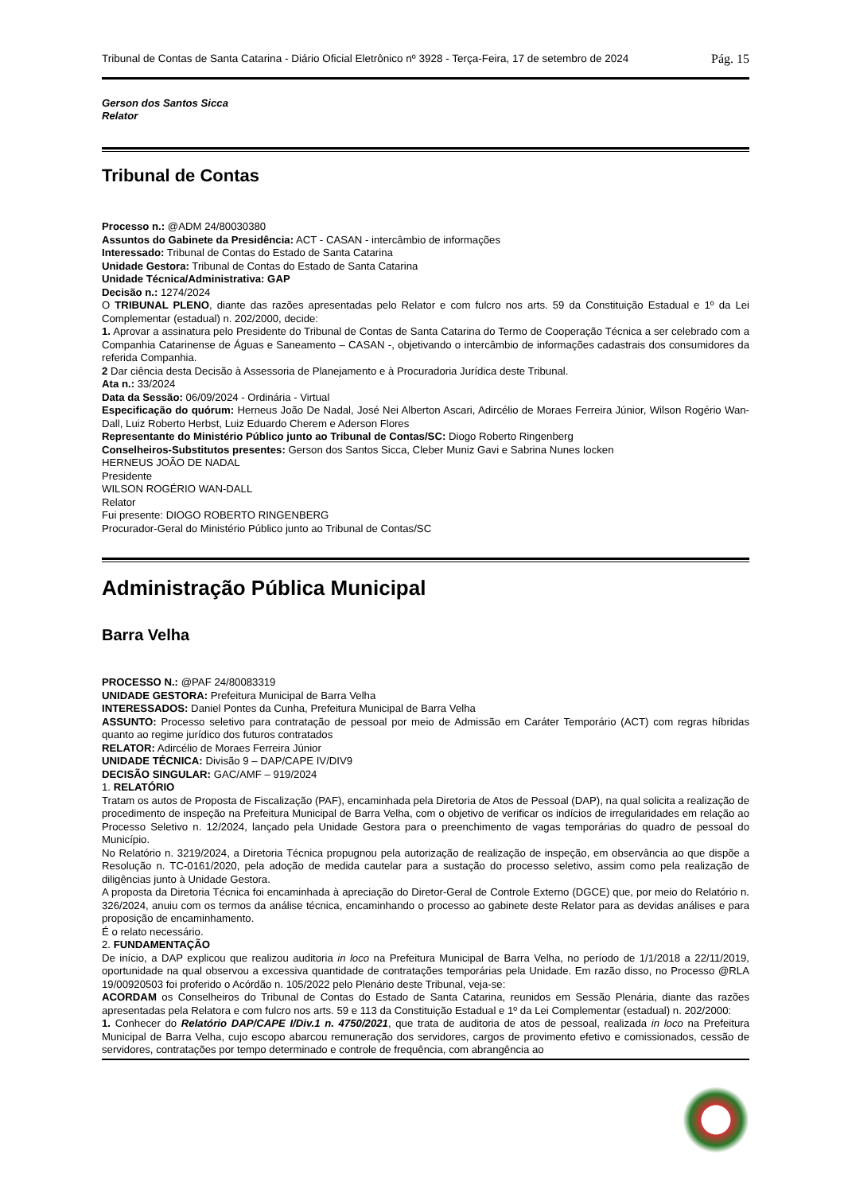Tribunal de Contas de Santa Catarina - Diário Oficial Eletrônico nº 3928 - Terça-Feira, 17 de setembro de 2024 Pág. 15
Gerson dos Santos Sicca
Relator
Tribunal de Contas
Processo n.: @ADM 24/80030380
Assuntos do Gabinete da Presidência: ACT - CASAN - intercâmbio de informações
Interessado: Tribunal de Contas do Estado de Santa Catarina
Unidade Gestora: Tribunal de Contas do Estado de Santa Catarina
Unidade Técnica/Administrativa: GAP
Decisão n.: 1274/2024
O TRIBUNAL PLENO, diante das razões apresentadas pelo Relator e com fulcro nos arts. 59 da Constituição Estadual e 1º da Lei Complementar (estadual) n. 202/2000, decide:
1. Aprovar a assinatura pelo Presidente do Tribunal de Contas de Santa Catarina do Termo de Cooperação Técnica a ser celebrado com a Companhia Catarinense de Águas e Saneamento – CASAN -, objetivando o intercâmbio de informações cadastrais dos consumidores da referida Companhia.
2 Dar ciência desta Decisão à Assessoria de Planejamento e à Procuradoria Jurídica deste Tribunal.
Ata n.: 33/2024
Data da Sessão: 06/09/2024 - Ordinária - Virtual
Especificação do quórum: Herneus João De Nadal, José Nei Alberton Ascari, Adircélio de Moraes Ferreira Júnior, Wilson Rogério Wan-Dall, Luiz Roberto Herbst, Luiz Eduardo Cherem e Aderson Flores
Representante do Ministério Público junto ao Tribunal de Contas/SC: Diogo Roberto Ringenberg
Conselheiros-Substitutos presentes: Gerson dos Santos Sicca, Cleber Muniz Gavi e Sabrina Nunes Iocken
HERNEUS JOÃO DE NADAL
Presidente
WILSON ROGÉRIO WAN-DALL
Relator
Fui presente: DIOGO ROBERTO RINGENBERG
Procurador-Geral do Ministério Público junto ao Tribunal de Contas/SC
Administração Pública Municipal
Barra Velha
PROCESSO N.: @PAF 24/80083319
UNIDADE GESTORA: Prefeitura Municipal de Barra Velha
INTERESSADOS: Daniel Pontes da Cunha, Prefeitura Municipal de Barra Velha
ASSUNTO: Processo seletivo para contratação de pessoal por meio de Admissão em Caráter Temporário (ACT) com regras híbridas quanto ao regime jurídico dos futuros contratados
RELATOR: Adircélio de Moraes Ferreira Júnior
UNIDADE TÉCNICA: Divisão 9 – DAP/CAPE IV/DIV9
DECISÃO SINGULAR: GAC/AMF – 919/2024
1. RELATÓRIO
Tratam os autos de Proposta de Fiscalização (PAF), encaminhada pela Diretoria de Atos de Pessoal (DAP), na qual solicita a realização de procedimento de inspeção na Prefeitura Municipal de Barra Velha, com o objetivo de verificar os indícios de irregularidades em relação ao Processo Seletivo n. 12/2024, lançado pela Unidade Gestora para o preenchimento de vagas temporárias do quadro de pessoal do Município.
No Relatório n. 3219/2024, a Diretoria Técnica propugnou pela autorização de realização de inspeção, em observância ao que dispõe a Resolução n. TC-0161/2020, pela adoção de medida cautelar para a sustação do processo seletivo, assim como pela realização de diligências junto à Unidade Gestora.
A proposta da Diretoria Técnica foi encaminhada à apreciação do Diretor-Geral de Controle Externo (DGCE) que, por meio do Relatório n. 326/2024, anuiu com os termos da análise técnica, encaminhando o processo ao gabinete deste Relator para as devidas análises e para proposição de encaminhamento.
É o relato necessário.
2. FUNDAMENTAÇÃO
De início, a DAP explicou que realizou auditoria in loco na Prefeitura Municipal de Barra Velha, no período de 1/1/2018 a 22/11/2019, oportunidade na qual observou a excessiva quantidade de contratações temporárias pela Unidade. Em razão disso, no Processo @RLA 19/00920503 foi proferido o Acórdão n. 105/2022 pelo Plenário deste Tribunal, veja-se:
ACORDAM os Conselheiros do Tribunal de Contas do Estado de Santa Catarina, reunidos em Sessão Plenária, diante das razões apresentadas pela Relatora e com fulcro nos arts. 59 e 113 da Constituição Estadual e 1º da Lei Complementar (estadual) n. 202/2000:
1. Conhecer do Relatório DAP/CAPE I/Div.1 n. 4750/2021, que trata de auditoria de atos de pessoal, realizada in loco na Prefeitura Municipal de Barra Velha, cujo escopo abarcou remuneração dos servidores, cargos de provimento efetivo e comissionados, cessão de servidores, contratações por tempo determinado e controle de frequência, com abrangência ao